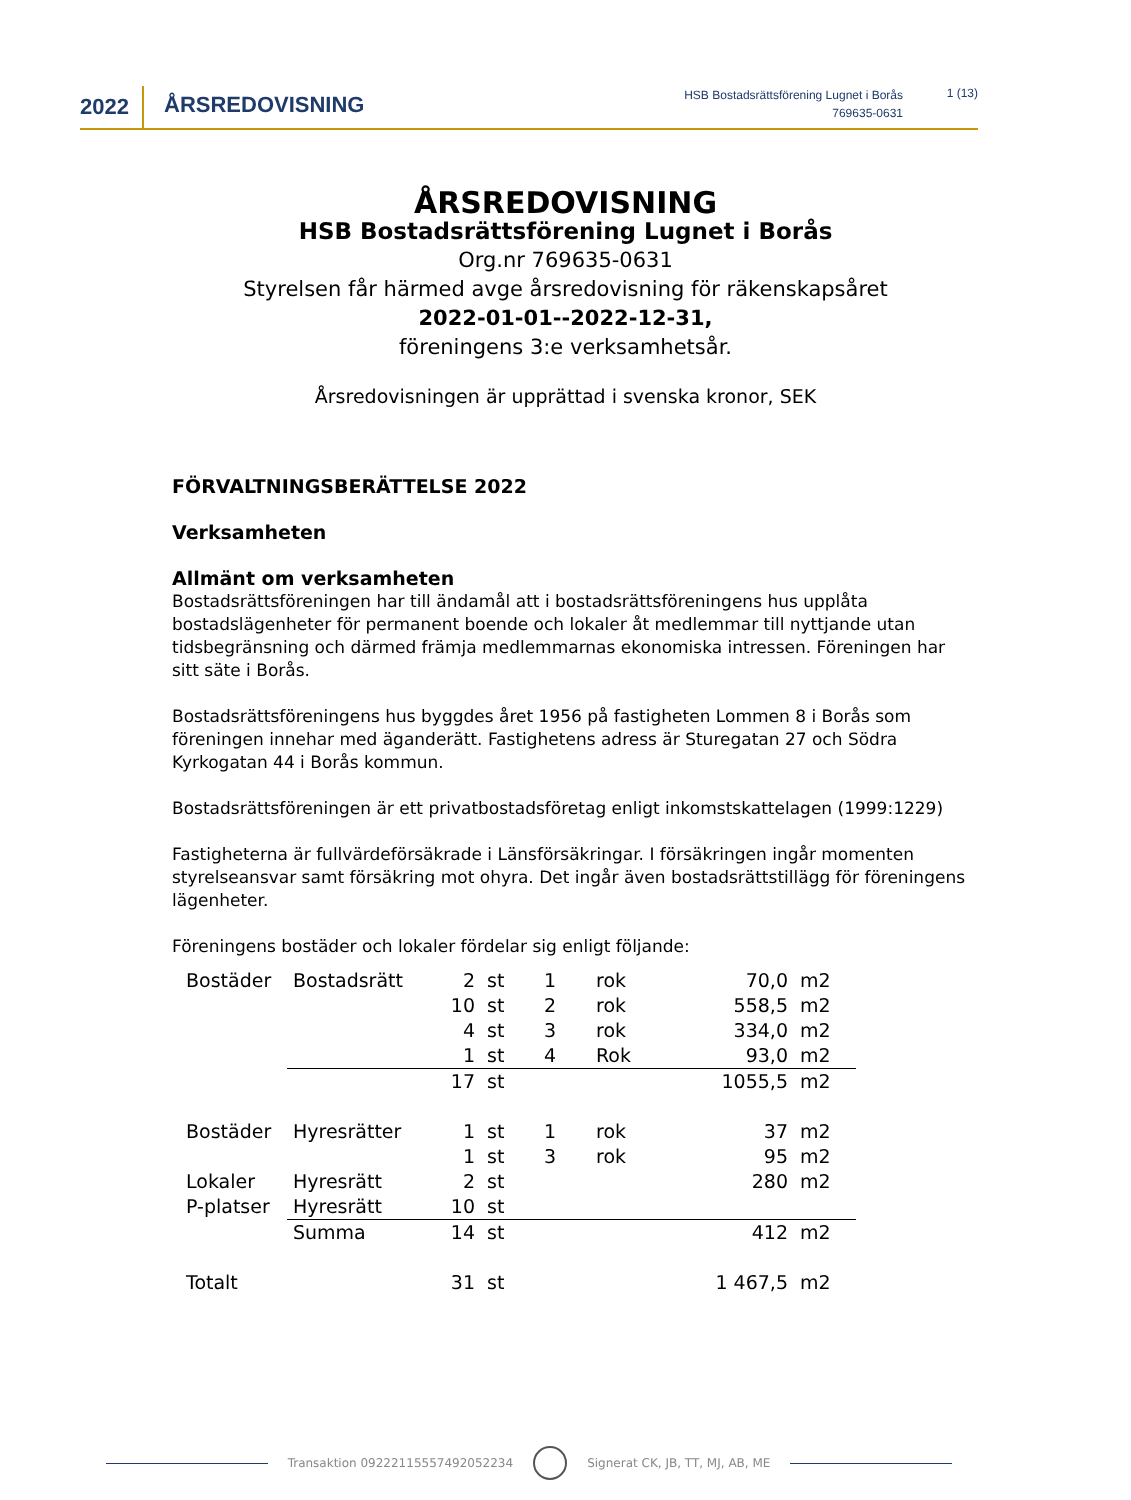2022 ÅRSREDOVISNING
HSB Bostadsrättsförening Lugnet i Borås
769635-0631
1 (13)
ÅRSREDOVISNING
HSB Bostadsrättsförening Lugnet i Borås
Org.nr 769635-0631
Styrelsen får härmed avge årsredovisning för räkenskapsåret
2022-01-01--2022-12-31,
föreningens 3:e verksamhetsår.
Årsredovisningen är upprättad i svenska kronor, SEK
FÖRVALTNINGSBERÄTTELSE 2022
Verksamheten
Allmänt om verksamheten
Bostadsrättsföreningen har till ändamål att i bostadsrättsföreningens hus upplåta bostadslägenheter för permanent boende och lokaler åt medlemmar till nyttjande utan tidsbegränsning och därmed främja medlemmarnas ekonomiska intressen. Föreningen har sitt säte i Borås.
Bostadsrättsföreningens hus byggdes året 1956 på fastigheten Lommen 8 i Borås som föreningen innehar med äganderätt. Fastighetens adress är Sturegatan 27 och Södra Kyrkogatan 44 i Borås kommun.
Bostadsrättsföreningen är ett privatbostadsföretag enligt inkomstskattelagen (1999:1229)
Fastigheterna är fullvärdeförsäkrade i Länsförsäkringar. I försäkringen ingår momenten styrelseansvar samt försäkring mot ohyra. Det ingår även bostadsrättstillägg för föreningens lägenheter.
Föreningens bostäder och lokaler fördelar sig enligt följande:
| Bostäder | Bostadsrätt | 2 | st | 1 | rok | 70,0 | m2 |
| | | 10 | st | 2 | rok | 558,5 | m2 |
| | | 4 | st | 3 | rok | 334,0 | m2 |
| | | 1 | st | 4 | Rok | 93,0 | m2 |
| | | 17 | st | | | 1055,5 | m2 |
| Bostäder | Hyresrätter | 1 | st | 1 | rok | 37 | m2 |
| | | 1 | st | 3 | rok | 95 | m2 |
| Lokaler | Hyresrätt | 2 | st | | | 280 | m2 |
| P-platser | Hyresrätt | 10 | st | | | | |
| | Summa | 14 | st | | | 412 | m2 |
| Totalt | | 31 | st | | | 1 467,5 | m2 |
Transaktion 09222115557492052234 Signerat CK, JB, TT, MJ, AB, ME